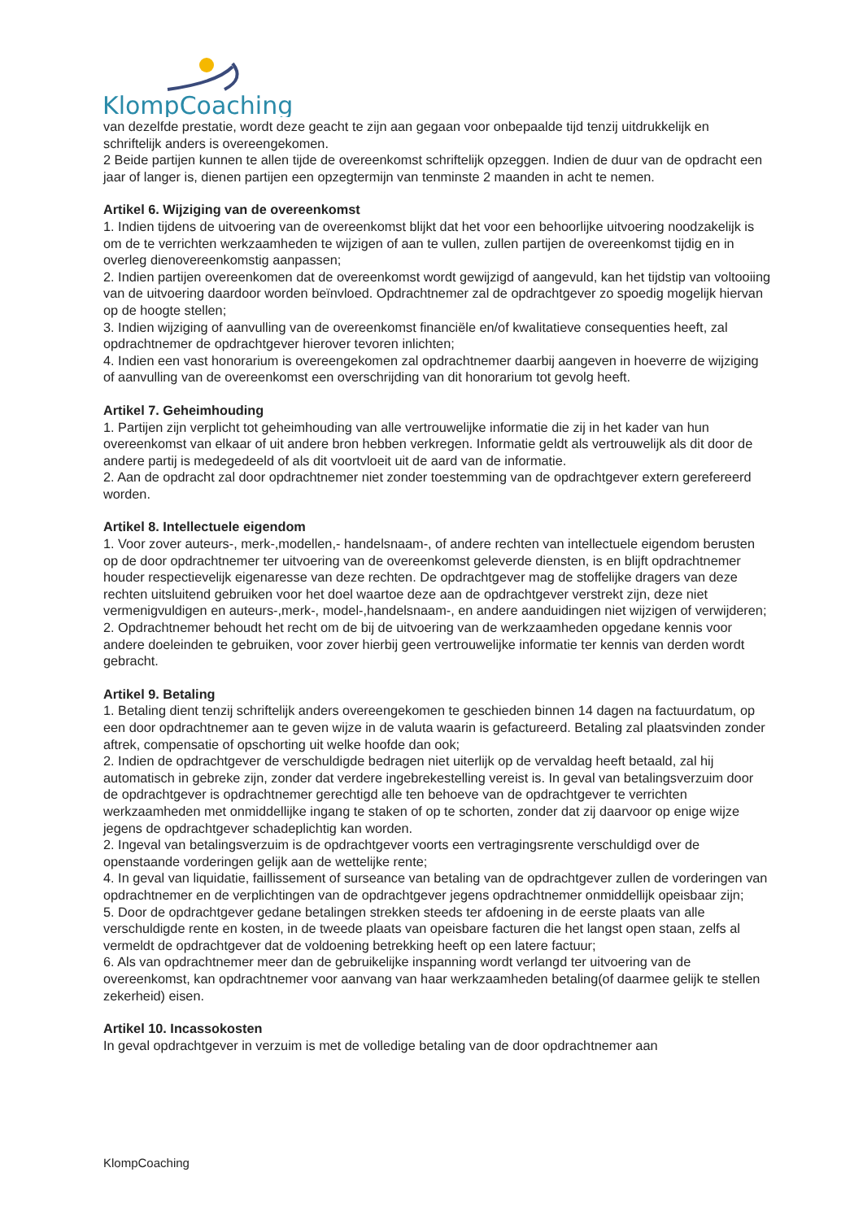KlompCoaching
van dezelfde prestatie, wordt deze geacht te zijn aan gegaan voor onbepaalde tijd tenzij uitdrukkelijk en schriftelijk anders is overeengekomen.
2 Beide partijen kunnen te allen tijde de overeenkomst schriftelijk opzeggen. Indien de duur van de opdracht een jaar of langer is, dienen partijen een opzegtermijn van tenminste 2 maanden in acht te nemen.
Artikel 6. Wijziging van de overeenkomst
1. Indien tijdens de uitvoering van de overeenkomst blijkt dat het voor een behoorlijke uitvoering noodzakelijk is om de te verrichten werkzaamheden te wijzigen of aan te vullen, zullen partijen de overeenkomst tijdig en in overleg dienovereenkomstig aanpassen;
2. Indien partijen overeenkomen dat de overeenkomst wordt gewijzigd of aangevuld, kan het tijdstip van voltooiing van de uitvoering daardoor worden beïnvloed. Opdrachtnemer zal de opdrachtgever zo spoedig mogelijk hiervan op de hoogte stellen;
3. Indien wijziging of aanvulling van de overeenkomst financiële en/of kwalitatieve consequenties heeft, zal opdrachtnemer de opdrachtgever hierover tevoren inlichten;
4. Indien een vast honorarium is overeengekomen zal opdrachtnemer daarbij aangeven in hoeverre de wijziging of aanvulling van de overeenkomst een overschrijding van dit honorarium tot gevolg heeft.
Artikel 7. Geheimhouding
1. Partijen zijn verplicht tot geheimhouding van alle vertrouwelijke informatie die zij in het kader van hun overeenkomst van elkaar of uit andere bron hebben verkregen. Informatie geldt als vertrouwelijk als dit door de andere partij is medegedeeld of als dit voortvloeit uit de aard van de informatie.
2. Aan de opdracht zal door opdrachtnemer niet zonder toestemming van de opdrachtgever extern gerefereerd worden.
Artikel 8. Intellectuele eigendom
1. Voor zover auteurs-, merk-,modellen,- handelsnaam-, of andere rechten van intellectuele eigendom berusten op de door opdrachtnemer ter uitvoering van de overeenkomst geleverde diensten, is en blijft opdrachtnemer houder respectievelijk eigenaresse van deze rechten. De opdrachtgever mag de stoffelijke dragers van deze rechten uitsluitend gebruiken voor het doel waartoe deze aan de opdrachtgever verstrekt zijn, deze niet vermenigvuldigen en auteurs-,merk-, model-,handelsnaam-, en andere aanduidingen niet wijzigen of verwijderen;
2. Opdrachtnemer behoudt het recht om de bij de uitvoering van de werkzaamheden opgedane kennis voor andere doeleinden te gebruiken, voor zover hierbij geen vertrouwelijke informatie ter kennis van derden wordt gebracht.
Artikel 9. Betaling
1. Betaling dient tenzij schriftelijk anders overeengekomen te geschieden binnen 14 dagen na factuurdatum, op een door opdrachtnemer aan te geven wijze in de valuta waarin is gefactureerd. Betaling zal plaatsvinden zonder aftrek, compensatie of opschorting uit welke hoofde dan ook;
2. Indien de opdrachtgever de verschuldigde bedragen niet uiterlijk op de vervaldag heeft betaald, zal hij automatisch in gebreke zijn, zonder dat verdere ingebrekestelling vereist is. In geval van betalingsverzuim door de opdrachtgever is opdrachtnemer gerechtigd alle ten behoeve van de opdrachtgever te verrichten werkzaamheden met onmiddellijke ingang te staken of op te schorten, zonder dat zij daarvoor op enige wijze jegens de opdrachtgever schadeplichtig kan worden.
2. Ingeval van betalingsverzuim is de opdrachtgever voorts een vertragingsrente verschuldigd over de openstaande vorderingen gelijk aan de wettelijke rente;
4. In geval van liquidatie, faillissement of surseance van betaling van de opdrachtgever zullen de vorderingen van opdrachtnemer en de verplichtingen van de opdrachtgever jegens opdrachtnemer onmiddellijk opeisbaar zijn;
5. Door de opdrachtgever gedane betalingen strekken steeds ter afdoening in de eerste plaats van alle verschuldigde rente en kosten, in de tweede plaats van opeisbare facturen die het langst open staan, zelfs al vermeldt de opdrachtgever dat de voldoening betrekking heeft op een latere factuur;
6. Als van opdrachtnemer meer dan de gebruikelijke inspanning wordt verlangd ter uitvoering van de overeenkomst, kan opdrachtnemer voor aanvang van haar werkzaamheden betaling(of daarmee gelijk te stellen zekerheid) eisen.
Artikel 10. Incassokosten
In geval opdrachtgever in verzuim is met de volledige betaling van de door opdrachtnemer aan
KlompCoaching